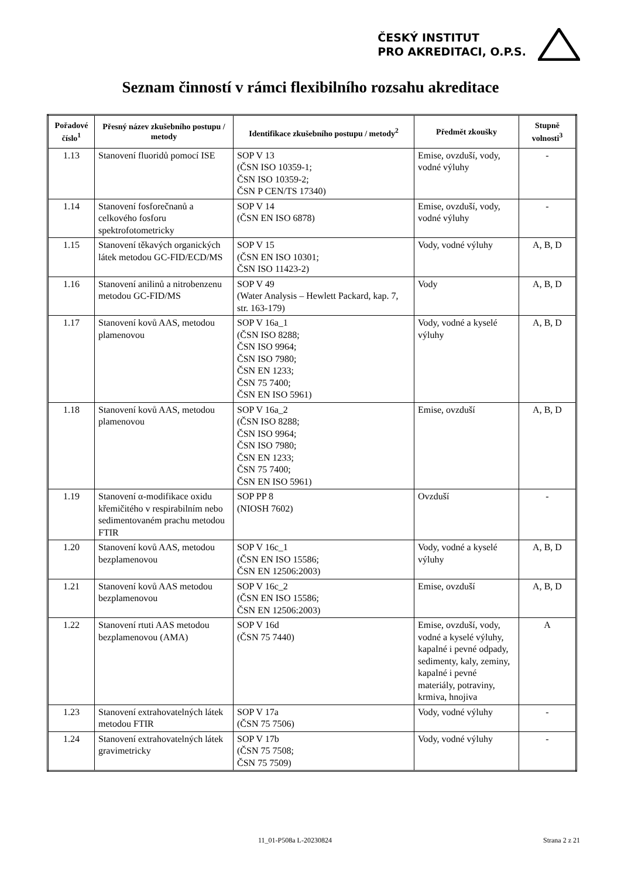ČESKÝ INSTITUT
PRO AKREDITACI, O.P.S.
Seznam činností v rámci flexibilního rozsahu akreditace
| Pořadové číslo<sup>1</sup> | Přesný název zkušebního postupu / metody | Identifikace zkušebního postupu / metody<sup>2</sup> | Předmět zkoušky | Stupně volnosti<sup>3</sup> |
| --- | --- | --- | --- | --- |
| 1.13 | Stanovení fluoridů pomocí ISE | SOP V 13 (ČSN ISO 10359-1; ČSN ISO 10359-2; ČSN P CEN/TS 17340) | Emise, ovzduší, vody, vodné výluhy | - |
| 1.14 | Stanovení fosforečnanů a celkového fosforu spektrofotometricky | SOP V 14 (ČSN EN ISO 6878) | Emise, ovzduší, vody, vodné výluhy | - |
| 1.15 | Stanovení těkavých organických látek metodou GC-FID/ECD/MS | SOP V 15 (ČSN EN ISO 10301; ČSN ISO 11423-2) | Vody, vodné výluhy | A, B, D |
| 1.16 | Stanovení anilinů a nitrobenzenu metodou GC-FID/MS | SOP V 49 (Water Analysis – Hewlett Packard, kap. 7, str. 163-179) | Vody | A, B, D |
| 1.17 | Stanovení kovů AAS, metodou plamenovou | SOP V 16a_1 (ČSN ISO 8288; ČSN ISO 9964; ČSN ISO 7980; ČSN EN 1233; ČSN 75 7400; ČSN EN ISO 5961) | Vody, vodné a kyselé výluhy | A, B, D |
| 1.18 | Stanovení kovů AAS, metodou plamenovou | SOP V 16a_2 (ČSN ISO 8288; ČSN ISO 9964; ČSN ISO 7980; ČSN EN 1233; ČSN 75 7400; ČSN EN ISO 5961) | Emise, ovzduší | A, B, D |
| 1.19 | Stanovení α-modifikace oxidu křemičitého v respirabilním nebo sedimentovaném prachu metodou FTIR | SOP PP 8 (NIOSH 7602) | Ovzduší | - |
| 1.20 | Stanovení kovů AAS, metodou bezplamenovou | SOP V 16c_1 (ČSN EN ISO 15586; ČSN EN 12506:2003) | Vody, vodné a kyselé výluhy | A, B, D |
| 1.21 | Stanovení kovů AAS metodou bezplamenovou | SOP V 16c_2 (ČSN EN ISO 15586; ČSN EN 12506:2003) | Emise, ovzduší | A, B, D |
| 1.22 | Stanovení rtuti AAS metodou bezplamenovou (AMA) | SOP V 16d (ČSN 75 7440) | Emise, ovzduší, vody, vodné a kyselé výluhy, kapalné i pevné odpady, sedimenty, kaly, zeminy, kapalné i pevné materiály, potraviny, krmiva, hnojiva | A |
| 1.23 | Stanovení extrahovatelných látek metodou FTIR | SOP V 17a (ČSN 75 7506) | Vody, vodné výluhy | - |
| 1.24 | Stanovení extrahovatelných látek gravimetricky | SOP V 17b (ČSN 75 7508; ČSN 75 7509) | Vody, vodné výluhy | - |
11_01-P508a L-20230824 Strana 2 z 21